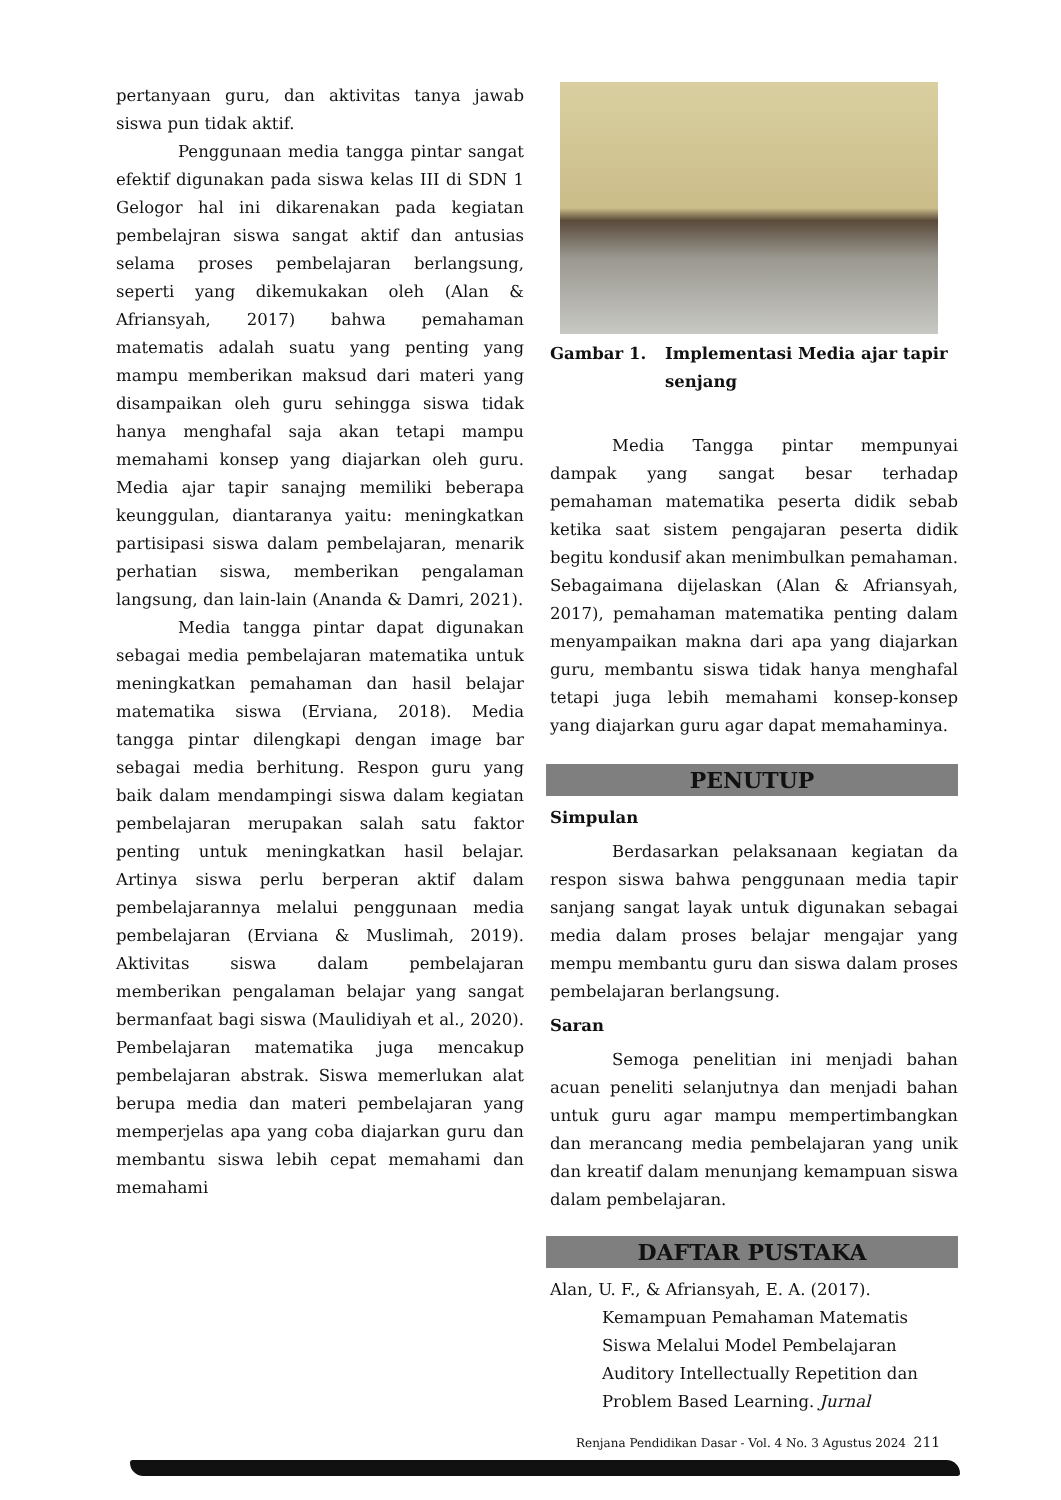pertanyaan guru, dan aktivitas tanya jawab siswa pun tidak aktif.
Penggunaan media tangga pintar sangat efektif digunakan pada siswa kelas III di SDN 1 Gelogor hal ini dikarenakan pada kegiatan pembelajran siswa sangat aktif dan antusias selama proses pembelajaran berlangsung, seperti yang dikemukakan oleh (Alan & Afriansyah, 2017) bahwa pemahaman matematis adalah suatu yang penting yang mampu memberikan maksud dari materi yang disampaikan oleh guru sehingga siswa tidak hanya menghafal saja akan tetapi mampu memahami konsep yang diajarkan oleh guru. Media ajar tapir sanajng memiliki beberapa keunggulan, diantaranya yaitu: meningkatkan partisipasi siswa dalam pembelajaran, menarik perhatian siswa, memberikan pengalaman langsung, dan lain-lain (Ananda & Damri, 2021).
Media tangga pintar dapat digunakan sebagai media pembelajaran matematika untuk meningkatkan pemahaman dan hasil belajar matematika siswa (Erviana, 2018). Media tangga pintar dilengkapi dengan image bar sebagai media berhitung. Respon guru yang baik dalam mendampingi siswa dalam kegiatan pembelajaran merupakan salah satu faktor penting untuk meningkatkan hasil belajar. Artinya siswa perlu berperan aktif dalam pembelajarannya melalui penggunaan media pembelajaran (Erviana & Muslimah, 2019). Aktivitas siswa dalam pembelajaran memberikan pengalaman belajar yang sangat bermanfaat bagi siswa (Maulidiyah et al., 2020). Pembelajaran matematika juga mencakup pembelajaran abstrak. Siswa memerlukan alat berupa media dan materi pembelajaran yang memperjelas apa yang coba diajarkan guru dan membantu siswa lebih cepat memahami dan memahami
Gambar 1. Implementasi Media ajar tapir senjang
Media Tangga pintar mempunyai dampak yang sangat besar terhadap pemahaman matematika peserta didik sebab ketika saat sistem pengajaran peserta didik begitu kondusif akan menimbulkan pemahaman. Sebagaimana dijelaskan (Alan & Afriansyah, 2017), pemahaman matematika penting dalam menyampaikan makna dari apa yang diajarkan guru, membantu siswa tidak hanya menghafal tetapi juga lebih memahami konsep-konsep yang diajarkan guru agar dapat memahaminya.
PENUTUP
Simpulan
Berdasarkan pelaksanaan kegiatan da respon siswa bahwa penggunaan media tapir sanjang sangat layak untuk digunakan sebagai media dalam proses belajar mengajar yang mempu membantu guru dan siswa dalam proses pembelajaran berlangsung.
Saran
Semoga penelitian ini menjadi bahan acuan peneliti selanjutnya dan menjadi bahan untuk guru agar mampu mempertimbangkan dan merancang media pembelajaran yang unik dan kreatif dalam menunjang kemampuan siswa dalam pembelajaran.
DAFTAR PUSTAKA
Alan, U. F., & Afriansyah, E. A. (2017). Kemampuan Pemahaman Matematis Siswa Melalui Model Pembelajaran Auditory Intellectually Repetition dan Problem Based Learning. Jurnal
Renjana Pendidikan Dasar - Vol. 4 No. 3 Agustus 2024 211